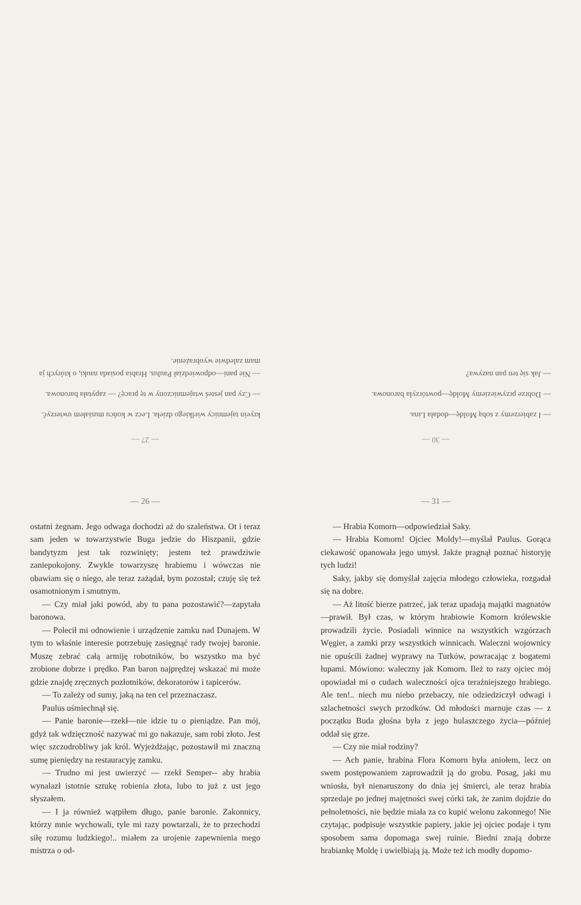— 27 —
kryein tajemnicy wielkiego dzieła. Lecz w końcu musiałem uwierzyć.
— Czy pan jesteś wtajemniczony w tę pracę? — zapytała baronowa.
— Nie pani—odpowiedział Paulus. Hrabia posiada nauki, o których ja mam zaledwie wyobrażenie.
— 30 —
— I zabierzemy z sobą Moldę—dodała Lina.
— Dobrze przywieziemy Moldę—powtórzyła baronowa.
— Jak się ten pan nazywa?
— 26 —
ostatni żegnam. Jego odwaga dochodzi aż do szaleństwa. Ot i teraz sam jeden w towarzystwie Buga jedzie do Hiszpanii, gdzie bandytyzm jest tak rozwinięty; jestem też prawdziwie zaniepokojony. Zwykle towarzyszę hrabiemu i wówczas nie obawiam się o niego, ale teraz zażądał, bym pozostał; czuję się też osamotnionym i smutnym.
— Czy miał jaki powód, aby tu pana pozostawić?—zapytała baronowa.
— Polecił mi odnowienie i urządzenie zamku nad Dunajem. W tym to właśnie interesie potrzebuję zasięgnąć rady twojej baronie. Muszę zebrać całą armiję robotników, bo wszystko ma być zrobione dobrze i prędko. Pan baron najprędzej wskazać mi może gdzie znajdę zręcznych pozłotników, dekoratorów i tapicerów.
— To zależy od sumy, jaką na ten cel przeznaczasz.
Paulus uśmiechnął się.
— Panie baronie—rzekł—nie idzie tu o pieniądze. Pan mój, gdyż tak wdzięczność nazywać mi go nakazuje, sam robi złoto. Jest więc szczodrobliwy jak król. Wyjeżdżając, pozostawił mi znaczną sumę pieniędzy na restauracyję zamku.
— Trudno mi jest uwierzyć — rzekł Semper-- aby hrabia wynalazł istotnie sztukę robienia złota, lubo to już z ust jego słyszałem.
— I ja również wątpiłem długo, panie baronie. Zakonnicy, którzy mnie wychowali, tyle mi razy powtarzali, że to przechodzi siłę rozumu ludzkiego!.. miałem za urojenie zapewnienia mego mistrza o od-
— 31 —
— Hrabia Komorn—odpowiedział Saky.
— Hrabia Komorn! Ojciec Moldy!—myślał Paulus. Gorąca ciekawość opanowała jego umysł. Jakże pragnął poznać historyję tych ludzi!
Saky, jakby się domyślał zajęcia młodego człowieka, rozgadał się na dobre.
— Aż litość bierze patrzeć, jak teraz upadają majątki magnatów—prawił. Był czas, w którym hrabiowie Komorn królewskie prowadzili życie. Posiadali winnice na wszystkich wzgórzach Węgier, a zamki przy wszystkich winnicach. Waleczni wojownicy nie opuścili żadnej wyprawy na Turków, powracając z bogatemi łupami. Mówiono: waleczny jak Komorn. Ileż to razy ojciec mój opowiadał mi o cudach waleczności ojca teraźniejszego hrabiego. Ale ten!.. niech mu niebo przebaczy, nie odziedziczył odwagi i szlachetności swych przodków. Od młodości marnuje czas — z początku Buda głośna była z jego hulaszczego życia—później oddał się grze.
— Czy nie miał rodziny?
— Ach panie, hrabina Flora Komorn była aniołem, lecz on swem postępowaniem zaprowadził ją do grobu. Posag, jaki mu wniosła, był nienaruszony do dnia jej śmierci, ale teraz hrabia sprzedaje po jednej majętności swej córki tak, że zanim dojdzie do pełnoletności, nie będzie miała za co kupić welonu zakonnego! Nie czytając, podpisuje wszystkie papiery, jakie jej ojciec podaje i tym sposobem sama dopomaga swej ruinie. Biedni znają dobrze hrabiankę Moldę i uwielbiają ją. Może też ich modły dopomo-